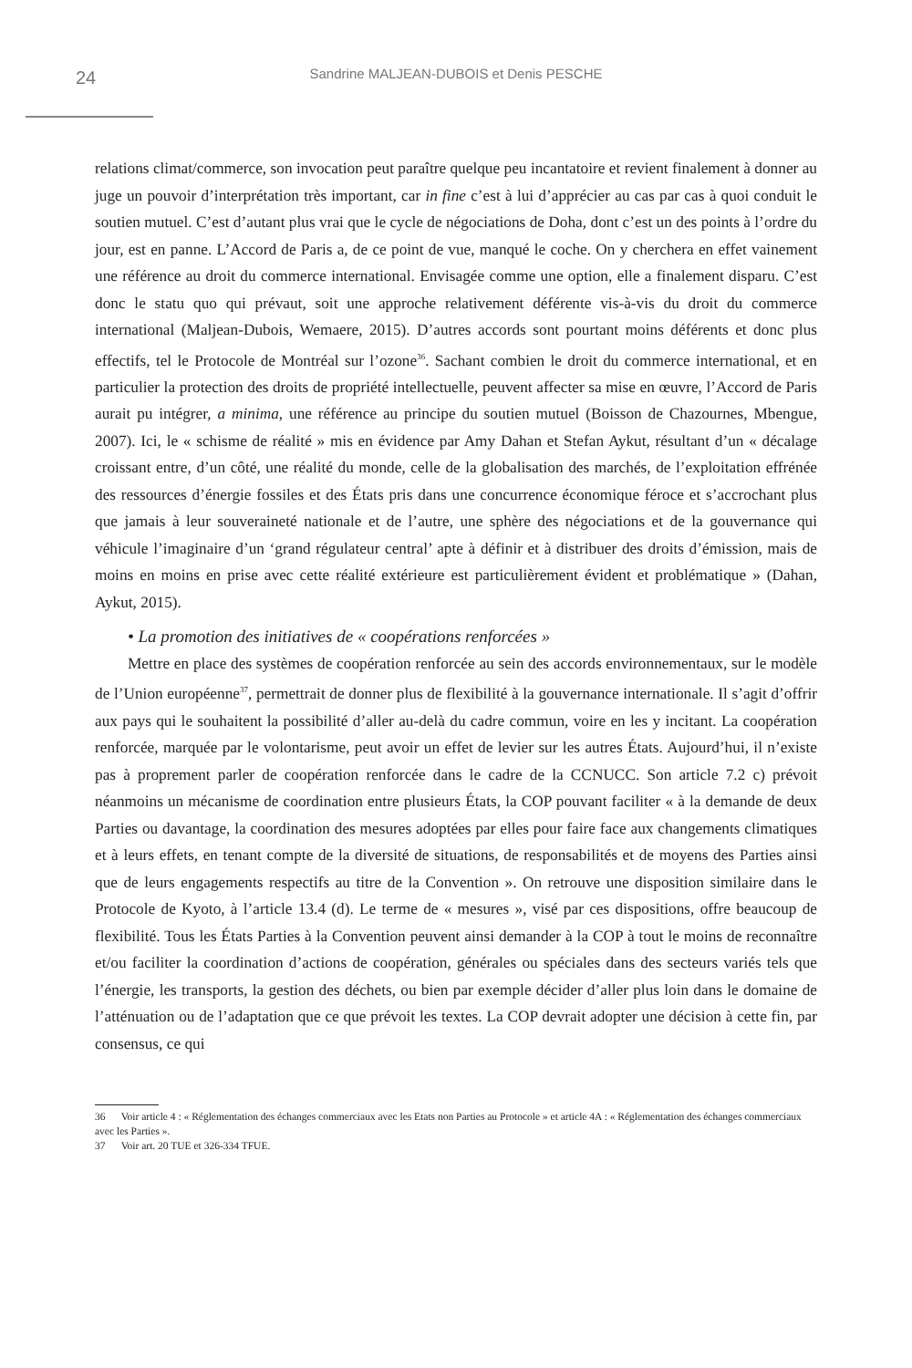24
Sandrine MALJEAN-DUBOIS et Denis PESCHE
relations climat/commerce, son invocation peut paraître quelque peu incantatoire et revient finalement à donner au juge un pouvoir d’interprétation très important, car in fine c’est à lui d’apprécier au cas par cas à quoi conduit le soutien mutuel. C’est d’autant plus vrai que le cycle de négociations de Doha, dont c’est un des points à l’ordre du jour, est en panne. L’Accord de Paris a, de ce point de vue, manqué le coche. On y cherchera en effet vainement une référence au droit du commerce international. Envisagée comme une option, elle a finalement disparu. C’est donc le statu quo qui prévaut, soit une approche relativement déférente vis-à-vis du droit du commerce international (Maljean-Dubois, Wemaere, 2015). D’autres accords sont pourtant moins déférents et donc plus effectifs, tel le Protocole de Montréal sur l’ozone<sup>36</sup>. Sachant combien le droit du commerce international, et en particulier la protection des droits de propriété intellectuelle, peuvent affecter sa mise en œuvre, l’Accord de Paris aurait pu intégrer, a minima, une référence au principe du soutien mutuel (Boisson de Chazournes, Mbengue, 2007). Ici, le « schisme de réalité » mis en évidence par Amy Dahan et Stefan Aykut, résultant d’un « décalage croissant entre, d’un côté, une réalité du monde, celle de la globalisation des marchés, de l’exploitation effrénée des ressources d’énergie fossiles et des États pris dans une concurrence économique féroce et s’accrochant plus que jamais à leur souveraineté nationale et de l’autre, une sphère des négociations et de la gouvernance qui véhicule l’imaginaire d’un ‘grand régulateur central’ apte à définir et à distribuer des droits d’émission, mais de moins en moins en prise avec cette réalité extérieure est particulièrement évident et problématique » (Dahan, Aykut, 2015).
• La promotion des initiatives de « coopérations renforcées »
Mettre en place des systèmes de coopération renforcée au sein des accords environnementaux, sur le modèle de l’Union européenne<sup>37</sup>, permettrait de donner plus de flexibilité à la gouvernance internationale. Il s’agit d’offrir aux pays qui le souhaitent la possibilité d’aller au-delà du cadre commun, voire en les y incitant. La coopération renforcée, marquée par le volontarisme, peut avoir un effet de levier sur les autres États. Aujourd’hui, il n’existe pas à proprement parler de coopération renforcée dans le cadre de la CCNUCC. Son article 7.2 c) prévoit néanmoins un mécanisme de coordination entre plusieurs États, la COP pouvant faciliter « à la demande de deux Parties ou davantage, la coordination des mesures adoptées par elles pour faire face aux changements climatiques et à leurs effets, en tenant compte de la diversité de situations, de responsabilités et de moyens des Parties ainsi que de leurs engagements respectifs au titre de la Convention ». On retrouve une disposition similaire dans le Protocole de Kyoto, à l’article 13.4 (d). Le terme de « mesures », visé par ces dispositions, offre beaucoup de flexibilité. Tous les États Parties à la Convention peuvent ainsi demander à la COP à tout le moins de reconnaître et/ou faciliter la coordination d’actions de coopération, générales ou spéciales dans des secteurs variés tels que l’énergie, les transports, la gestion des déchets, ou bien par exemple décider d’aller plus loin dans le domaine de l’atténuation ou de l’adaptation que ce que prévoit les textes. La COP devrait adopter une décision à cette fin, par consensus, ce qui
36 Voir article 4 : « Réglementation des échanges commerciaux avec les Etats non Parties au Protocole » et article 4A : « Réglementation des échanges commerciaux avec les Parties ».
37 Voir art. 20 TUE et 326-334 TFUE.